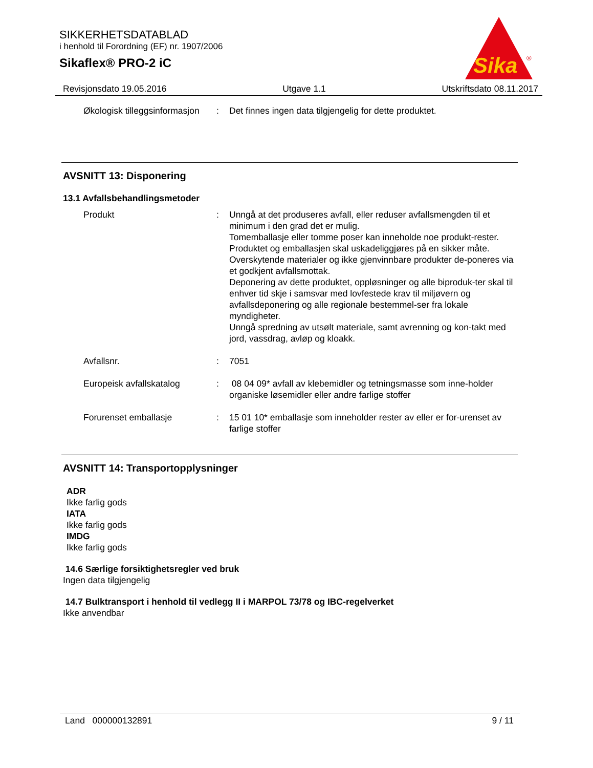SIKKERHETSDATABLAD
i henhold til Forordning (EF) nr. 1907/2006
Sikaflex® PRO-2 iC
Sika
®
Revisjonsdato 19.05.2016 Utgave 1.1 Utskriftsdato 08.11.2017
| Økologisk tilleggsinformasjon | : | Det finnes ingen data tilgjengelig for dette produktet. |
AVSNITT 13: Disponering
13.1 Avfallsbehandlingsmetoder
| Produkt | : | Unngå at det produseres avfall, eller reduser avfallsmengden til et minimum i den grad det er mulig. Tomemballasje eller tomme poser kan inneholde noe produkt-rester. Produktet og emballasjen skal uskadeliggjøres på en sikker måte. Overskytende materialer og ikke gjenvinnbare produkter de-poneres via et godkjent avfallsmottak. Deponering av dette produktet, oppløsninger og alle biproduk-ter skal til enhver tid skje i samsvar med lovfestede krav til miljøvern og avfallsdeponering og alle regionale bestemmel-ser fra lokale myndigheter. Unngå spredning av utsølt materiale, samt avrenning og kon-takt med jord, vassdrag, avløp og kloakk. |
| Avfallsnr. | : | 7051 |
| Europeisk avfallskatalog | : | 08 04 09* avfall av klebemidler og tetningsmasse som inne-holder organiske løsemidler eller andre farlige stoffer |
| Forurenset emballasje | : | 15 01 10* emballasje som inneholder rester av eller er for-urenset av farlige stoffer |
AVSNITT 14: Transportopplysninger
ADR
Ikke farlig gods
IATA
Ikke farlig gods
IMDG
Ikke farlig gods
14.6 Særlige forsiktighetsregler ved bruk
Ingen data tilgjengelig
14.7 Bulktransport i henhold til vedlegg II i MARPOL 73/78 og IBC-regelverket
Ikke anvendbar
Land 000000132891 9 / 11